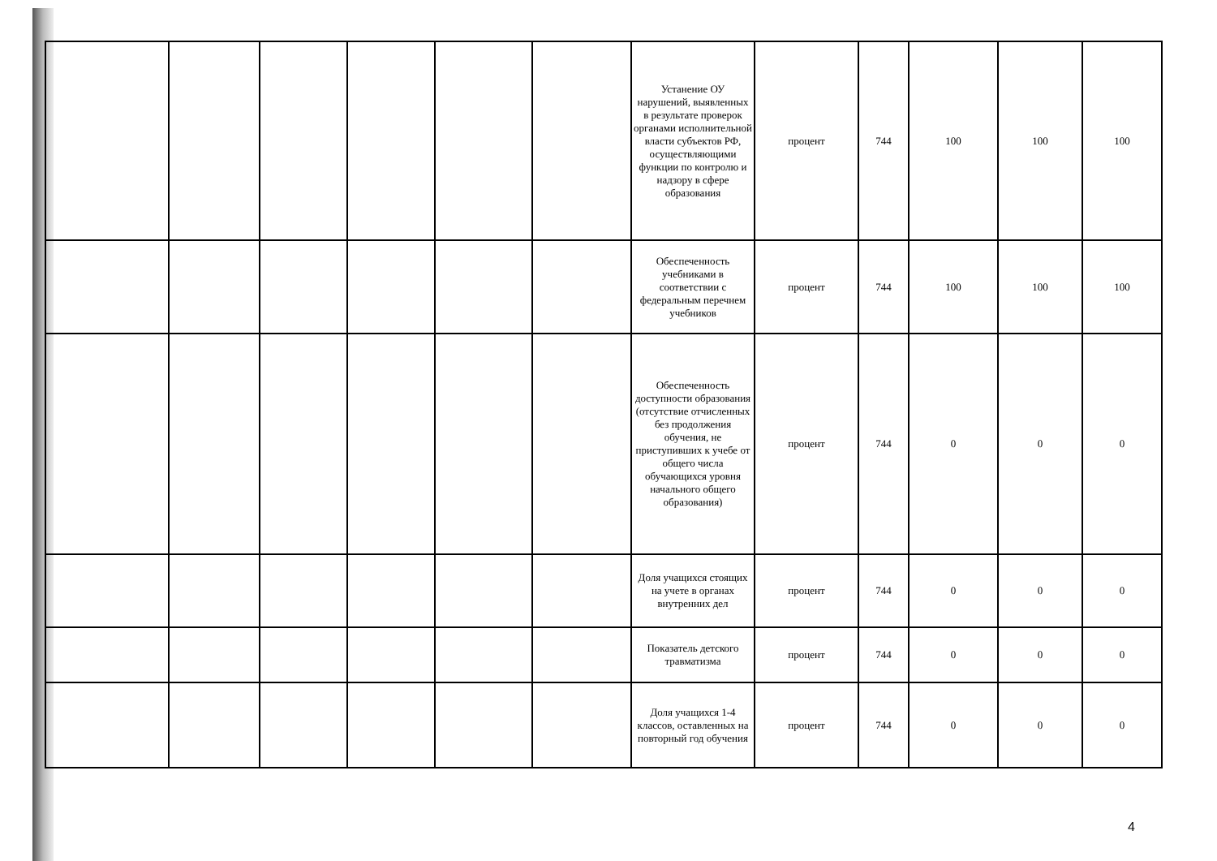| | | | | | | Устанение ОУ нарушений, выявленных в результате проверок органами исполнительной власти субъектов РФ, осуществляющими функции по контролю и надзору в сфере образования | процент | 744 | 100 | 100 | 100 |
| | | | | | | Обеспеченность учебниками в соответствии с федеральным перечнем учебников | процент | 744 | 100 | 100 | 100 |
| | | | | | | Обеспеченность доступности образования (отсутствие отчисленных без продолжения обучения, не приступивших к учебе от общего числа обучающихся уровня начального общего образования) | процент | 744 | 0 | 0 | 0 |
| | | | | | | Доля учащихся стоящих на учете в органах внутренних дел | процент | 744 | 0 | 0 | 0 |
| | | | | | | Показатель детского травматизма | процент | 744 | 0 | 0 | 0 |
| | | | | | | Доля учащихся 1-4 классов, оставленных на повторный год обучения | процент | 744 | 0 | 0 | 0 |
4